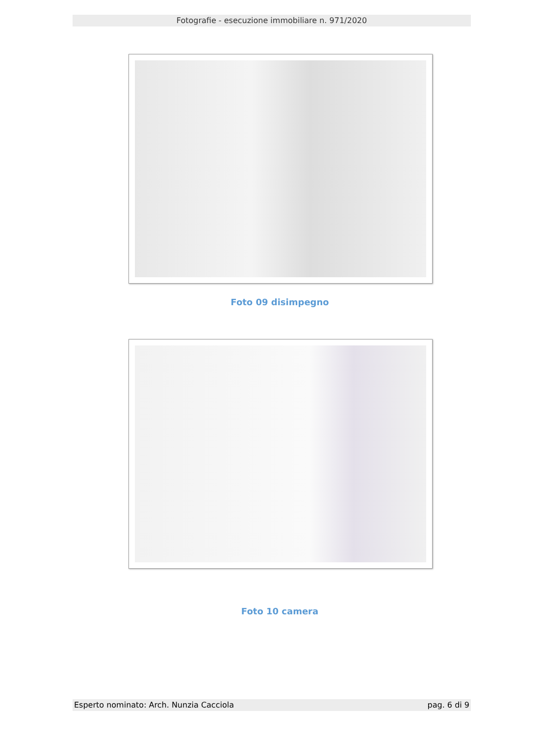Fotografie - esecuzione immobiliare n. 971/2020
Foto 09 disimpegno
Foto 10 camera
Esperto nominato: Arch. Nunzia Cacciola pag. 6 di 9